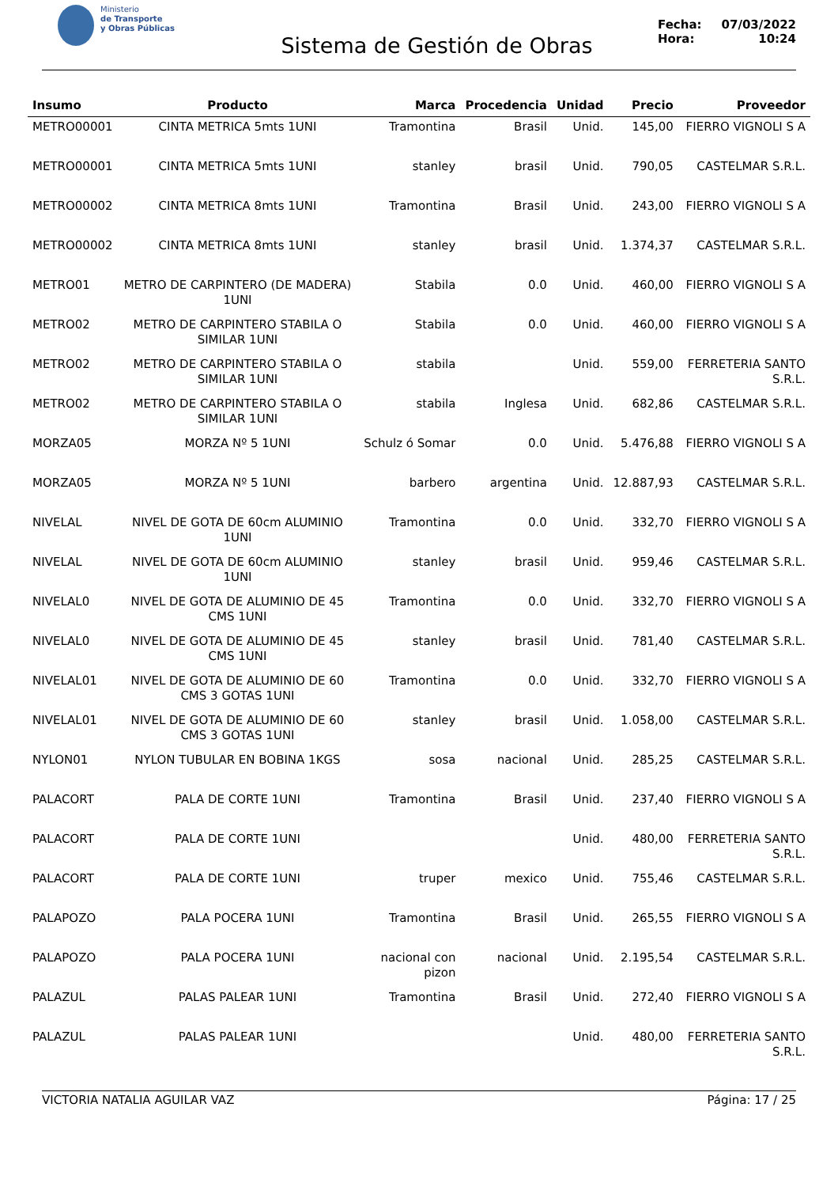Ministerio
de Transporte
y Obras Públicas
Sistema de Gestión de Obras
Fecha: 07/03/2022
Hora: 10:24
| Insumo | Producto | Marca | Procedencia | Unidad | Precio | Proveedor |
| --- | --- | --- | --- | --- | --- | --- |
| METRO00001 | CINTA METRICA 5mts 1UNI | Tramontina | Brasil | Unid. | 145,00 | FIERRO VIGNOLI S A |
| METRO00001 | CINTA METRICA 5mts 1UNI | stanley | brasil | Unid. | 790,05 | CASTELMAR S.R.L. |
| METRO00002 | CINTA METRICA 8mts 1UNI | Tramontina | Brasil | Unid. | 243,00 | FIERRO VIGNOLI S A |
| METRO00002 | CINTA METRICA 8mts 1UNI | stanley | brasil | Unid. | 1.374,37 | CASTELMAR S.R.L. |
| METRO01 | METRO DE CARPINTERO (DE MADERA) 1UNI | Stabila | 0.0 | Unid. | 460,00 | FIERRO VIGNOLI S A |
| METRO02 | METRO DE CARPINTERO STABILA O SIMILAR 1UNI | Stabila | 0.0 | Unid. | 460,00 | FIERRO VIGNOLI S A |
| METRO02 | METRO DE CARPINTERO STABILA O SIMILAR 1UNI | stabila | | Unid. | 559,00 | FERRETERIA SANTO S.R.L. |
| METRO02 | METRO DE CARPINTERO STABILA O SIMILAR 1UNI | stabila | Inglesa | Unid. | 682,86 | CASTELMAR S.R.L. |
| MORZA05 | MORZA Nº 5 1UNI | Schulz ó Somar | 0.0 | Unid. | 5.476,88 | FIERRO VIGNOLI S A |
| MORZA05 | MORZA Nº 5 1UNI | barbero | argentina | Unid. | 12.887,93 | CASTELMAR S.R.L. |
| NIVELAL | NIVEL DE GOTA DE 60cm ALUMINIO 1UNI | Tramontina | 0.0 | Unid. | 332,70 | FIERRO VIGNOLI S A |
| NIVELAL | NIVEL DE GOTA DE 60cm ALUMINIO 1UNI | stanley | brasil | Unid. | 959,46 | CASTELMAR S.R.L. |
| NIVELAL0 | NIVEL DE GOTA DE ALUMINIO DE 45 CMS 1UNI | Tramontina | 0.0 | Unid. | 332,70 | FIERRO VIGNOLI S A |
| NIVELAL0 | NIVEL DE GOTA DE ALUMINIO DE 45 CMS 1UNI | stanley | brasil | Unid. | 781,40 | CASTELMAR S.R.L. |
| NIVELAL01 | NIVEL DE GOTA DE ALUMINIO DE 60 CMS 3 GOTAS 1UNI | Tramontina | 0.0 | Unid. | 332,70 | FIERRO VIGNOLI S A |
| NIVELAL01 | NIVEL DE GOTA DE ALUMINIO DE 60 CMS 3 GOTAS 1UNI | stanley | brasil | Unid. | 1.058,00 | CASTELMAR S.R.L. |
| NYLON01 | NYLON TUBULAR EN BOBINA 1KGS | sosa | nacional | Unid. | 285,25 | CASTELMAR S.R.L. |
| PALACORT | PALA DE CORTE 1UNI | Tramontina | Brasil | Unid. | 237,40 | FIERRO VIGNOLI S A |
| PALACORT | PALA DE CORTE 1UNI | | | Unid. | 480,00 | FERRETERIA SANTO S.R.L. |
| PALACORT | PALA DE CORTE 1UNI | truper | mexico | Unid. | 755,46 | CASTELMAR S.R.L. |
| PALAPOZO | PALA POCERA 1UNI | Tramontina | Brasil | Unid. | 265,55 | FIERRO VIGNOLI S A |
| PALAPOZO | PALA POCERA 1UNI | nacional con pizon | nacional | Unid. | 2.195,54 | CASTELMAR S.R.L. |
| PALAZUL | PALAS PALEAR 1UNI | Tramontina | Brasil | Unid. | 272,40 | FIERRO VIGNOLI S A |
| PALAZUL | PALAS PALEAR 1UNI | | | Unid. | 480,00 | FERRETERIA SANTO S.R.L. |
VICTORIA NATALIA AGUILAR VAZ Página: 17 / 25